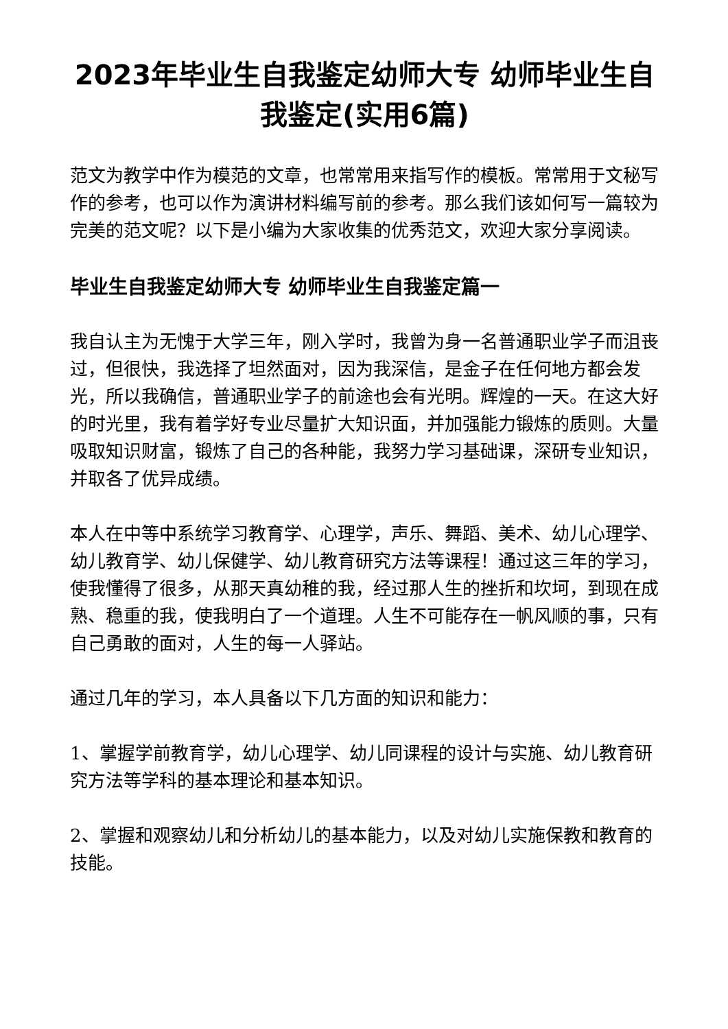2023年毕业生自我鉴定幼师大专 幼师毕业生自我鉴定(实用6篇)
范文为教学中作为模范的文章，也常常用来指写作的模板。常常用于文秘写作的参考，也可以作为演讲材料编写前的参考。那么我们该如何写一篇较为完美的范文呢？以下是小编为大家收集的优秀范文，欢迎大家分享阅读。
毕业生自我鉴定幼师大专 幼师毕业生自我鉴定篇一
我自认主为无愧于大学三年，刚入学时，我曾为身一名普通职业学子而沮丧过，但很快，我选择了坦然面对，因为我深信，是金子在任何地方都会发光，所以我确信，普通职业学子的前途也会有光明。辉煌的一天。在这大好的时光里，我有着学好专业尽量扩大知识面，并加强能力锻炼的质则。大量吸取知识财富，锻炼了自己的各种能，我努力学习基础课，深研专业知识，并取各了优异成绩。
本人在中等中系统学习教育学、心理学，声乐、舞蹈、美术、幼儿心理学、幼儿教育学、幼儿保健学、幼儿教育研究方法等课程！通过这三年的学习，使我懂得了很多，从那天真幼稚的我，经过那人生的挫折和坎坷，到现在成熟、稳重的我，使我明白了一个道理。人生不可能存在一帆风顺的事，只有自己勇敢的面对，人生的每一人驿站。
通过几年的学习，本人具备以下几方面的知识和能力：
1、掌握学前教育学，幼儿心理学、幼儿同课程的设计与实施、幼儿教育研究方法等学科的基本理论和基本知识。
2、掌握和观察幼儿和分析幼儿的基本能力，以及对幼儿实施保教和教育的技能。